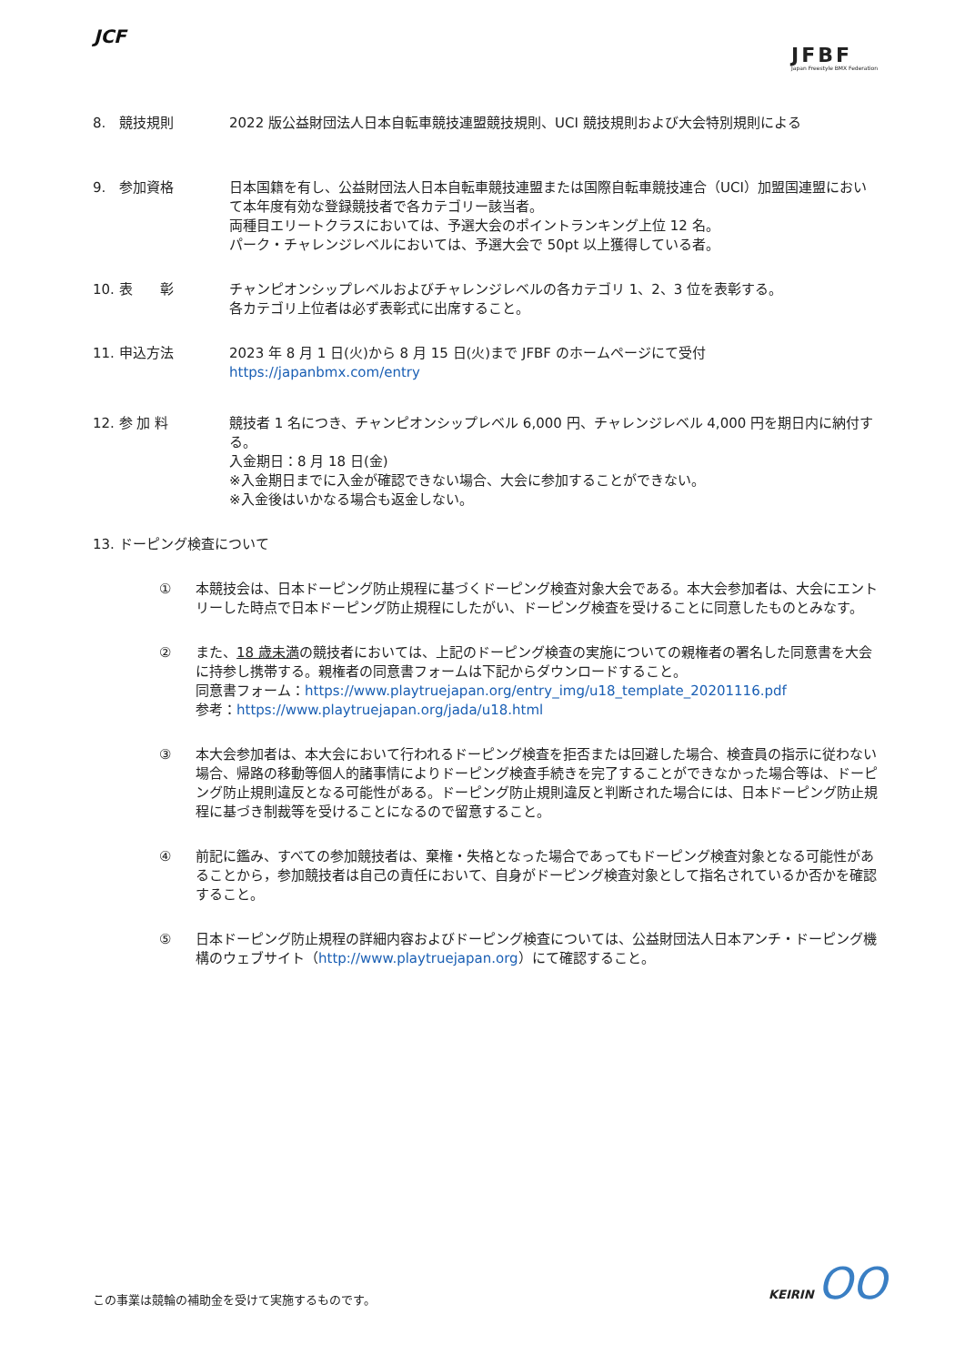JCF
JFBF
Japan Freestyle BMX Federation
8.　競技規則 2022 版公益財団法人日本自転車競技連盟競技規則、UCI 競技規則および大会特別規則による
9.　参加資格 日本国籍を有し、公益財団法人日本自転車競技連盟または国際自転車競技連合（UCI）加盟国連盟において本年度有効な登録競技者で各カテゴリー該当者。
両種目エリートクラスにおいては、予選大会のポイントランキング上位 12 名。
パーク・チャレンジレベルにおいては、予選大会で 50pt 以上獲得している者。
10. 表　　彰 チャンピオンシップレベルおよびチャレンジレベルの各カテゴリ 1、2、3 位を表彰する。
各カテゴリ上位者は必ず表彰式に出席すること。
11. 申込方法 2023 年 8 月 1 日(火)から 8 月 15 日(火)まで JFBF のホームページにて受付
https://japanbmx.com/entry
12. 参 加 料 競技者 1 名につき、チャンピオンシップレベル 6,000 円、チャレンジレベル 4,000 円を期日内に納付する。
入金期日：8 月 18 日(金)
※入金期日までに入金が確認できない場合、大会に参加することができない。
※入金後はいかなる場合も返金しない。
13. ドーピング検査について
① 本競技会は、日本ドーピング防止規程に基づくドーピング検査対象大会である。本大会参加者は、大会にエントリーした時点で日本ドーピング防止規程にしたがい、ドーピング検査を受けることに同意したものとみなす。
② また、18 歳未満の競技者においては、上記のドーピング検査の実施についての親権者の署名した同意書を大会に持参し携帯する。親権者の同意書フォームは下記からダウンロードすること。
同意書フォーム：https://www.playtruejapan.org/entry_img/u18_template_20201116.pdf
参考：https://www.playtruejapan.org/jada/u18.html
③ 本大会参加者は、本大会において行われるドーピング検査を拒否または回避した場合、検査員の指示に従わない場合、帰路の移動等個人的諸事情によりドーピング検査手続きを完了することができなかった場合等は、ドーピング防止規則違反となる可能性がある。ドーピング防止規則違反と判断された場合には、日本ドーピング防止規程に基づき制裁等を受けることになるので留意すること。
④ 前記に鑑み、すべての参加競技者は、棄権・失格となった場合であってもドーピング検査対象となる可能性があることから，参加競技者は自己の責任において、自身がドーピング検査対象として指名されているか否かを確認すること。
⑤ 日本ドーピング防止規程の詳細内容およびドーピング検査については、公益財団法人日本アンチ・ドーピング機構のウェブサイト（http://www.playtruejapan.org）にて確認すること。
この事業は競輪の補助金を受けて実施するものです。
KEIRIN OO